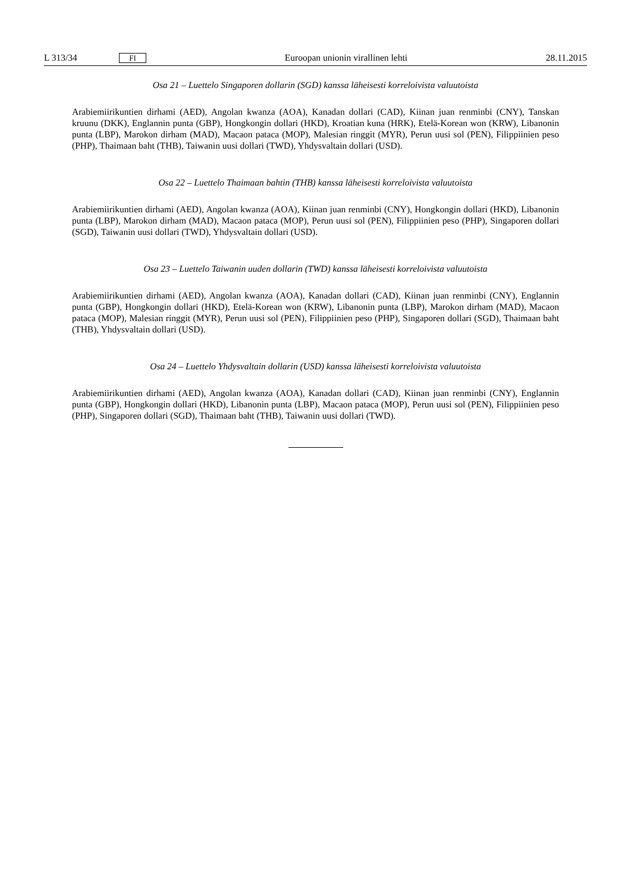L 313/34 FI Euroopan unionin virallinen lehti 28.11.2015
Osa 21 – Luettelo Singaporen dollarin (SGD) kanssa läheisesti korreloivista valuutoista
Arabiemiirikuntien dirhami (AED), Angolan kwanza (AOA), Kanadan dollari (CAD), Kiinan juan renminbi (CNY), Tanskan kruunu (DKK), Englannin punta (GBP), Hongkongin dollari (HKD), Kroatian kuna (HRK), Etelä-Korean won (KRW), Libanonin punta (LBP), Marokon dirham (MAD), Macaon pataca (MOP), Malesian ringgit (MYR), Perun uusi sol (PEN), Filippiinien peso (PHP), Thaimaan baht (THB), Taiwanin uusi dollari (TWD), Yhdysvaltain dollari (USD).
Osa 22 – Luettelo Thaimaan bahtin (THB) kanssa läheisesti korreloivista valuutoista
Arabiemiirikuntien dirhami (AED), Angolan kwanza (AOA), Kiinan juan renminbi (CNY), Hongkongin dollari (HKD), Libanonin punta (LBP), Marokon dirham (MAD), Macaon pataca (MOP), Perun uusi sol (PEN), Filippiinien peso (PHP), Singaporen dollari (SGD), Taiwanin uusi dollari (TWD), Yhdysvaltain dollari (USD).
Osa 23 – Luettelo Taiwanin uuden dollarin (TWD) kanssa läheisesti korreloivista valuutoista
Arabiemiirikuntien dirhami (AED), Angolan kwanza (AOA), Kanadan dollari (CAD), Kiinan juan renminbi (CNY), Englannin punta (GBP), Hongkongin dollari (HKD), Etelä-Korean won (KRW), Libanonin punta (LBP), Marokon dirham (MAD), Macaon pataca (MOP), Malesian ringgit (MYR), Perun uusi sol (PEN), Filippiinien peso (PHP), Singaporen dollari (SGD), Thaimaan baht (THB), Yhdysvaltain dollari (USD).
Osa 24 – Luettelo Yhdysvaltain dollarin (USD) kanssa läheisesti korreloivista valuutoista
Arabiemiirikuntien dirhami (AED), Angolan kwanza (AOA), Kanadan dollari (CAD), Kiinan juan renminbi (CNY), Englannin punta (GBP), Hongkongin dollari (HKD), Libanonin punta (LBP), Macaon pataca (MOP), Perun uusi sol (PEN), Filippiinien peso (PHP), Singaporen dollari (SGD), Thaimaan baht (THB), Taiwanin uusi dollari (TWD).